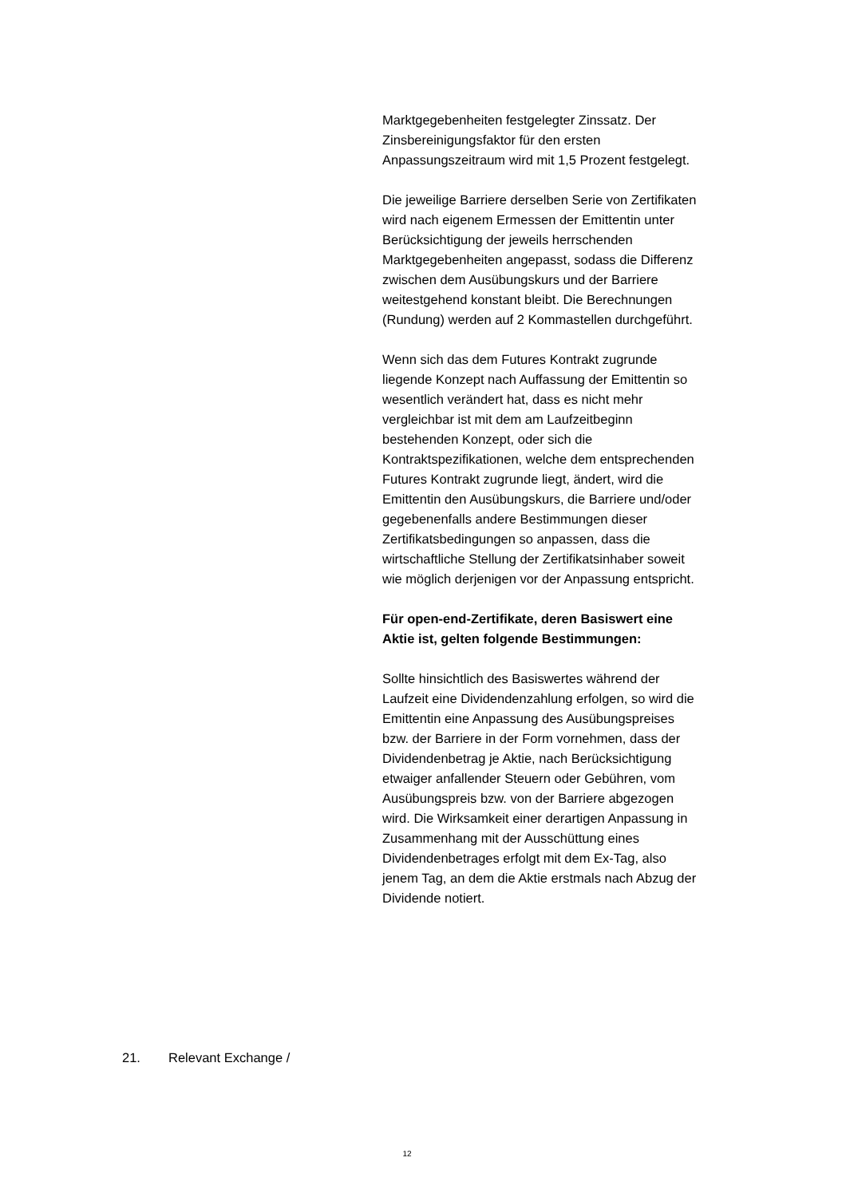Marktgegebenheiten festgelegter Zinssatz. Der Zinsbereinigungsfaktor für den ersten Anpassungszeitraum wird mit 1,5 Prozent festgelegt.
Die jeweilige Barriere derselben Serie von Zertifikaten wird nach eigenem Ermessen der Emittentin unter Berücksichtigung der jeweils herrschenden Marktgegebenheiten angepasst, sodass die Differenz zwischen dem Ausübungskurs und der Barriere weitestgehend konstant bleibt. Die Berechnungen (Rundung) werden auf 2 Kommastellen durchgeführt.
Wenn sich das dem Futures Kontrakt zugrunde liegende Konzept nach Auffassung der Emittentin so wesentlich verändert hat, dass es nicht mehr vergleichbar ist mit dem am Laufzeitbeginn bestehenden Konzept, oder sich die Kontraktspezifikationen, welche dem entsprechenden Futures Kontrakt zugrunde liegt, ändert, wird die Emittentin den Ausübungskurs, die Barriere und/oder gegebenenfalls andere Bestimmungen dieser Zertifikatsbedingungen so anpassen, dass die wirtschaftliche Stellung der Zertifikatsinhaber soweit wie möglich derjenigen vor der Anpassung entspricht.
Für open-end-Zertifikate, deren Basiswert eine Aktie ist, gelten folgende Bestimmungen:
Sollte hinsichtlich des Basiswertes während der Laufzeit eine Dividendenzahlung erfolgen, so wird die Emittentin eine Anpassung des Ausübungspreises bzw. der Barriere in der Form vornehmen, dass der Dividendenbetrag je Aktie, nach Berücksichtigung etwaiger anfallender Steuern oder Gebühren, vom Ausübungspreis bzw. von der Barriere abgezogen wird. Die Wirksamkeit einer derartigen Anpassung in Zusammenhang mit der Ausschüttung eines Dividendenbetrages erfolgt mit dem Ex-Tag, also jenem Tag, an dem die Aktie erstmals nach Abzug der Dividende notiert.
21. Relevant Exchange /
12